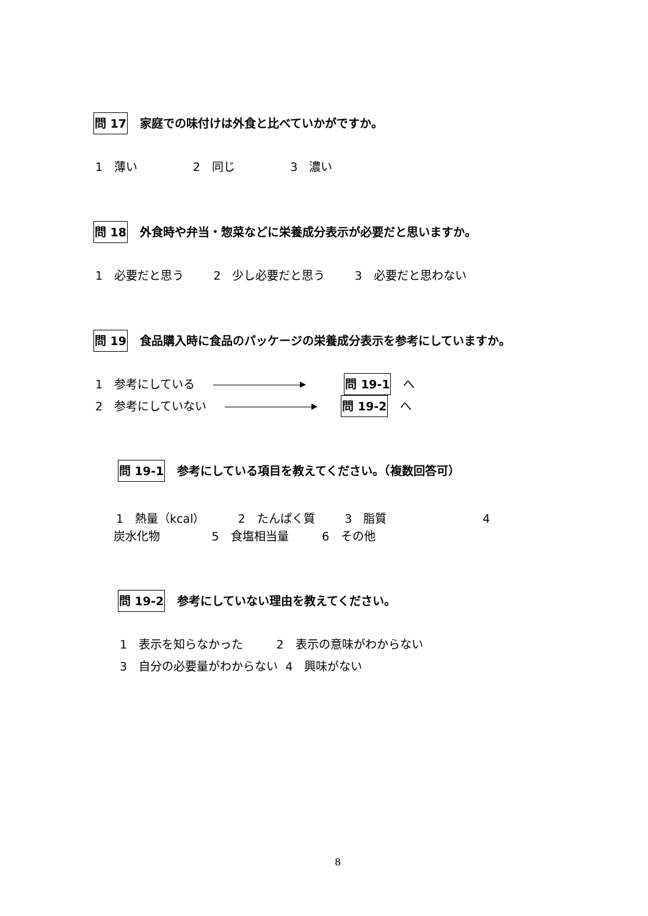問 17 家庭での味付けは外食と比べていかがですか。
1　薄い 2　同じ 3　濃い
問 18 外食時や弁当・惣菜などに栄養成分表示が必要だと思いますか。
1　必要だと思う 2　少し必要だと思う 3　必要だと思わない
問 19 食品購入時に食品のパッケージの栄養成分表示を参考にしていますか。
1　参考にしている 問 19-1 へ
2　参考にしていない 問 19-2 へ
問 19-1 参考にしている項目を教えてください。（複数回答可）
1　熱量（kcal） 2　たんぱく質 3　脂質 4
炭水化物 5　食塩相当量 6　その他
問 19-2 参考にしていない理由を教えてください。
1　表示を知らなかった 2　表示の意味がわからない
3　自分の必要量がわからない 4　興味がない
8